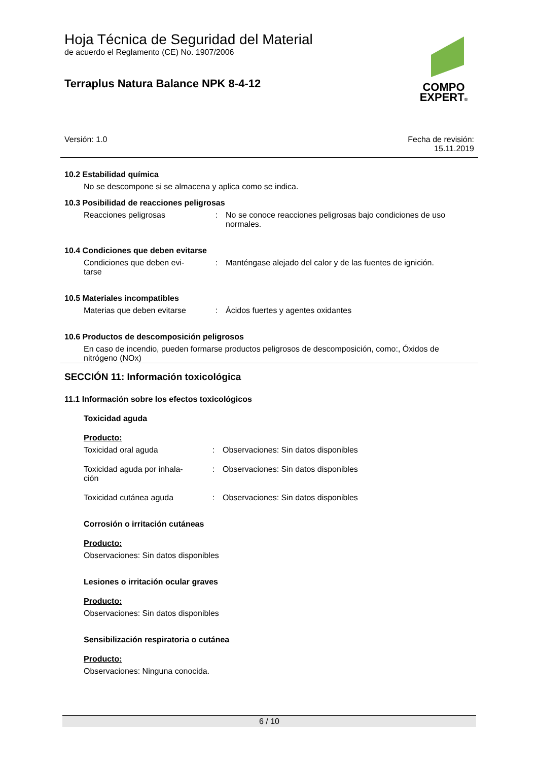COMPO
EXPERT®
Hoja Técnica de Seguridad del Material
de acuerdo el Reglamento (CE) No. 1907/2006
Terraplus Natura Balance NPK 8-4-12
Versión: 1.0 Fecha de revisión:
15.11.2019
10.2 Estabilidad química
No se descompone si se almacena y aplica como se indica.
10.3 Posibilidad de reacciones peligrosas
Reacciones peligrosas : No se conoce reacciones peligrosas bajo condiciones de uso normales.
10.4 Condiciones que deben evitarse
Condiciones que deben evi-
tarse
: Manténgase alejado del calor y de las fuentes de ignición.
10.5 Materiales incompatibles
Materias que deben evitarse : Ácidos fuertes y agentes oxidantes
10.6 Productos de descomposición peligrosos
En caso de incendio, pueden formarse productos peligrosos de descomposición, como:, Óxidos de nitrógeno (NOx)
SECCIÓN 11: Información toxicológica
11.1 Información sobre los efectos toxicológicos
Toxicidad aguda
Producto:
Toxicidad oral aguda : Observaciones: Sin datos disponibles
Toxicidad aguda por inhala-
ción
: Observaciones: Sin datos disponibles
Toxicidad cutánea aguda : Observaciones: Sin datos disponibles
Corrosión o irritación cutáneas
Producto:
Observaciones: Sin datos disponibles
Lesiones o irritación ocular graves
Producto:
Observaciones: Sin datos disponibles
Sensibilización respiratoria o cutánea
Producto:
Observaciones: Ninguna conocida.
6 / 10